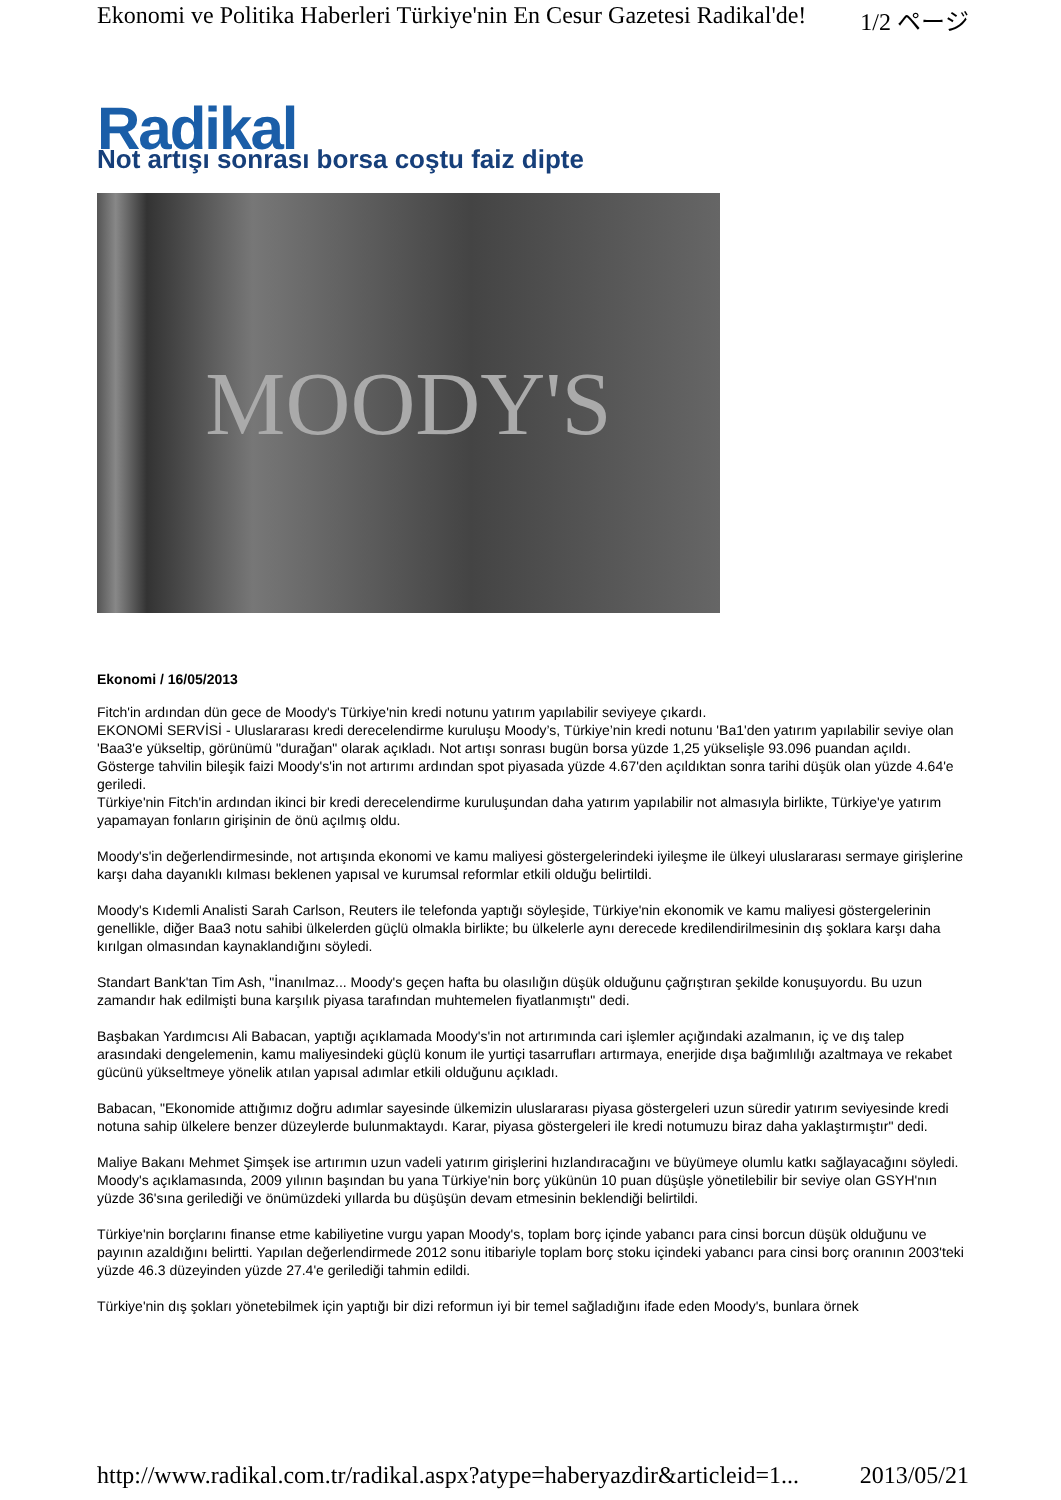Ekonomi ve Politika Haberleri Türkiye'nin En Cesur Gazetesi Radikal'de! 1/2 ページ
Radikal
Not artışı sonrası borsa coştu faiz dipte
MOODY'S
Ekonomi / 16/05/2013
Fitch'in ardından dün gece de Moody's Türkiye'nin kredi notunu yatırım yapılabilir seviyeye çıkardı.
EKONOMİ SERVİSİ - Uluslararası kredi derecelendirme kuruluşu Moody’s, Türkiye’nin kredi notunu 'Ba1'den yatırım yapılabilir seviye olan 'Baa3'e yükseltip, görünümü "durağan" olarak açıkladı. Not artışı sonrası bugün borsa yüzde 1,25 yükselişle 93.096 puandan açıldı. Gösterge tahvilin bileşik faizi Moody's'in not artırımı ardından spot piyasada yüzde 4.67'den açıldıktan sonra tarihi düşük olan yüzde 4.64'e geriledi.
Türkiye'nin Fitch'in ardından ikinci bir kredi derecelendirme kuruluşundan daha yatırım yapılabilir not almasıyla birlikte, Türkiye'ye yatırım yapamayan fonların girişinin de önü açılmış oldu.
Moody's'in değerlendirmesinde, not artışında ekonomi ve kamu maliyesi göstergelerindeki iyileşme ile ülkeyi uluslararası sermaye girişlerine karşı daha dayanıklı kılması beklenen yapısal ve kurumsal reformlar etkili olduğu belirtildi.
Moody's Kıdemli Analisti Sarah Carlson, Reuters ile telefonda yaptığı söyleşide, Türkiye'nin ekonomik ve kamu maliyesi göstergelerinin genellikle, diğer Baa3 notu sahibi ülkelerden güçlü olmakla birlikte; bu ülkelerle aynı derecede kredilendirilmesinin dış şoklara karşı daha kırılgan olmasından kaynaklandığını söyledi.
Standart Bank'tan Tim Ash, "İnanılmaz... Moody's geçen hafta bu olasılığın düşük olduğunu çağrıştıran şekilde konuşuyordu. Bu uzun zamandır hak edilmişti buna karşılık piyasa tarafından muhtemelen fiyatlanmıştı" dedi.
Başbakan Yardımcısı Ali Babacan, yaptığı açıklamada Moody's'in not artırımında cari işlemler açığındaki azalmanın, iç ve dış talep arasındaki dengelemenin, kamu maliyesindeki güçlü konum ile yurtiçi tasarrufları artırmaya, enerjide dışa bağımlılığı azaltmaya ve rekabet gücünü yükseltmeye yönelik atılan yapısal adımlar etkili olduğunu açıkladı.
Babacan, "Ekonomide attığımız doğru adımlar sayesinde ülkemizin uluslararası piyasa göstergeleri uzun süredir yatırım seviyesinde kredi notuna sahip ülkelere benzer düzeylerde bulunmaktaydı. Karar, piyasa göstergeleri ile kredi notumuzu biraz daha yaklaştırmıştır" dedi.
Maliye Bakanı Mehmet Şimşek ise artırımın uzun vadeli yatırım girişlerini hızlandıracağını ve büyümeye olumlu katkı sağlayacağını söyledi.
Moody's açıklamasında, 2009 yılının başından bu yana Türkiye'nin borç yükünün 10 puan düşüşle yönetilebilir bir seviye olan GSYH'nın yüzde 36'sına gerilediği ve önümüzdeki yıllarda bu düşüşün devam etmesinin beklendiği belirtildi.
Türkiye'nin borçlarını finanse etme kabiliyetine vurgu yapan Moody's, toplam borç içinde yabancı para cinsi borcun düşük olduğunu ve payının azaldığını belirtti. Yapılan değerlendirmede 2012 sonu itibariyle toplam borç stoku içindeki yabancı para cinsi borç oranının 2003'teki yüzde 46.3 düzeyinden yüzde 27.4'e gerilediği tahmin edildi.
Türkiye'nin dış şokları yönetebilmek için yaptığı bir dizi reformun iyi bir temel sağladığını ifade eden Moody's, bunlara örnek
http://www.radikal.com.tr/radikal.aspx?atype=haberyazdir&articleid=1... 2013/05/21